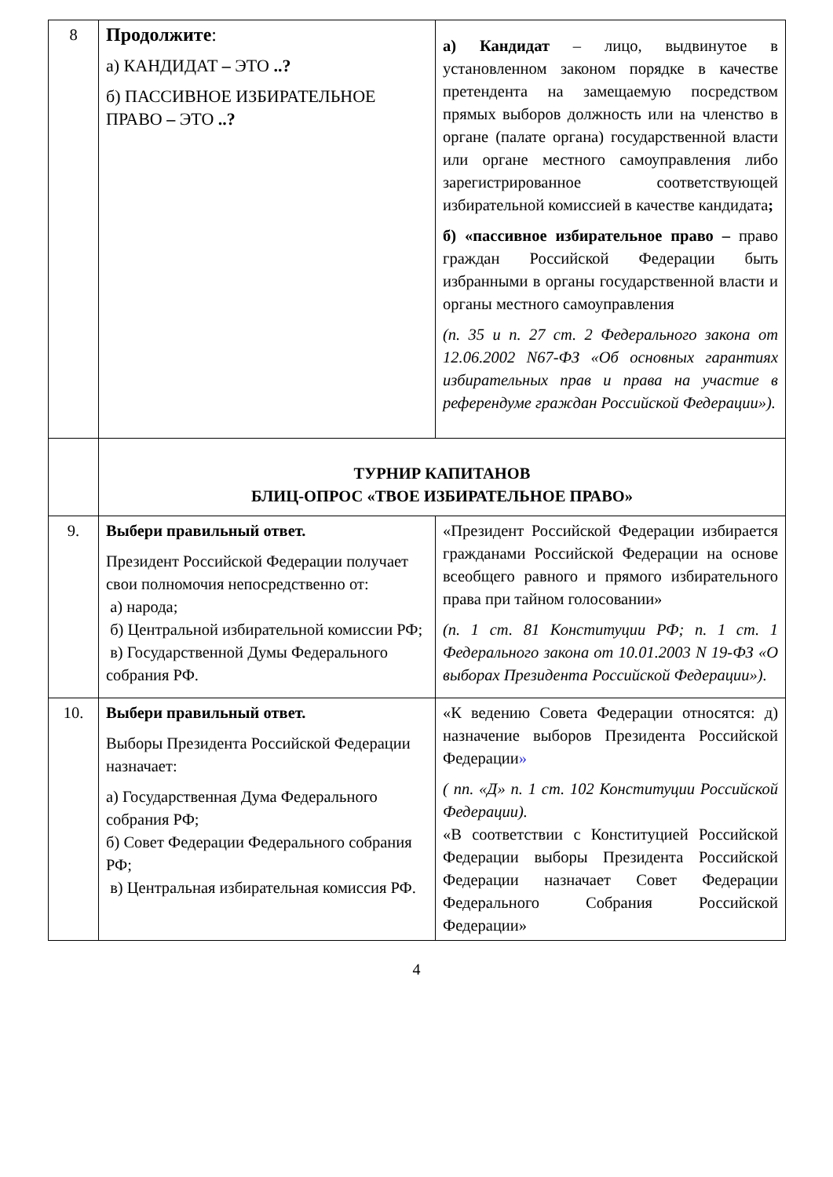| 8 | Продолжите : а) КАНДИДАТ – ЭТО ..? б) ПАССИВНОЕ ИЗБИРАТЕЛЬНОЕ ПРАВО – ЭТО ..? | а) Кандидат – лицо, выдвинутое в установленном законом порядке в качестве претендента на замещаемую посредством прямых выборов должность или на членство в органе (палате органа) государственной власти или органе местного самоуправления либо зарегистрированное соответствующей избирательной комиссией в качестве кандидата ; б) «пассивное избирательное право – право граждан Российской Федерации быть избранными в органы государственной власти и органы местного самоуправления (п. 35 и п. 27 ст. 2 Федерального закона от 12.06.2002 N67-ФЗ «Об основных гарантиях избирательных прав и права на участие в референдуме граждан Российской Федерации»). |
| | ТУРНИР КАПИТАНОВ БЛИЦ-ОПРОС «ТВОЕ ИЗБИРАТЕЛЬНОЕ ПРАВО» | |
| 9. | Выбери правильный ответ. Президент Российской Федерации получает свои полномочия непосредственно от: а) народа; б) Центральной избирательной комиссии РФ; в) Государственной Думы Федерального собрания РФ. | «Президент Российской Федерации избирается гражданами Российской Федерации на основе всеобщего равного и прямого избирательного права при тайном голосовании» (п. 1 ст. 81 Конституции РФ; п. 1 ст. 1 Федерального закона от 10.01.2003 N 19-ФЗ «О выборах Президента Российской Федерации»). |
| 10. | Выбери правильный ответ. Выборы Президента Российской Федерации назначает: а) Государственная Дума Федерального собрания РФ; б) Совет Федерации Федерального собрания РФ; в) Центральная избирательная комиссия РФ. | «К ведению Совета Федерации относятся: д) назначение выборов Президента Российской Федерации » ( пп. «Д» п. 1 ст. 102 Конституции Российской Федерации). «В соответствии с Конституцией Российской Федерации выборы Президента Российской Федерации назначает Совет Федерации Федерального Собрания Российской Федерации» |
4